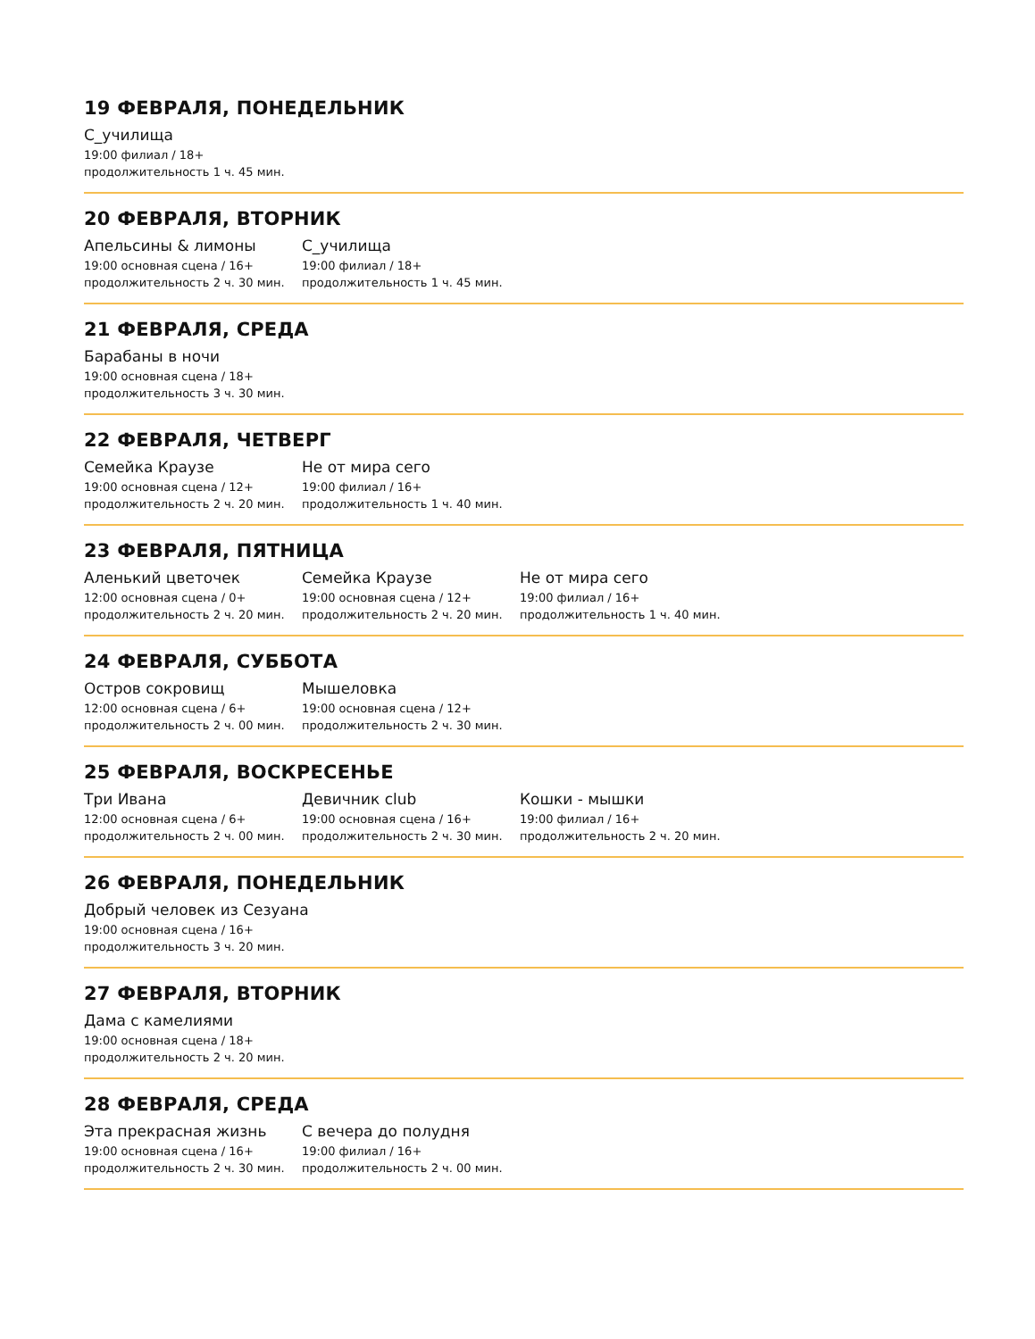19 ФЕВРАЛЯ, ПОНЕДЕЛЬНИК
С_училища
19:00 филиал / 18+
продолжительность 1 ч. 45 мин.
20 ФЕВРАЛЯ, ВТОРНИК
Апельсины & лимоны
19:00 основная сцена / 16+
продолжительность 2 ч. 30 мин.
С_училища
19:00 филиал / 18+
продолжительность 1 ч. 45 мин.
21 ФЕВРАЛЯ, СРЕДА
Барабаны в ночи
19:00 основная сцена / 18+
продолжительность 3 ч. 30 мин.
22 ФЕВРАЛЯ, ЧЕТВЕРГ
Семейка Краузе
19:00 основная сцена / 12+
продолжительность 2 ч. 20 мин.
Не от мира сего
19:00 филиал / 16+
продолжительность 1 ч. 40 мин.
23 ФЕВРАЛЯ, ПЯТНИЦА
Аленький цветочек
12:00 основная сцена / 0+
продолжительность 2 ч. 20 мин.
Семейка Краузе
19:00 основная сцена / 12+
продолжительность 2 ч. 20 мин.
Не от мира сего
19:00 филиал / 16+
продолжительность 1 ч. 40 мин.
24 ФЕВРАЛЯ, СУББОТА
Остров сокровищ
12:00 основная сцена / 6+
продолжительность 2 ч. 00 мин.
Мышеловка
19:00 основная сцена / 12+
продолжительность 2 ч. 30 мин.
25 ФЕВРАЛЯ, ВОСКРЕСЕНЬЕ
Три Ивана
12:00 основная сцена / 6+
продолжительность 2 ч. 00 мин.
Девичник club
19:00 основная сцена / 16+
продолжительность 2 ч. 30 мин.
Кошки - мышки
19:00 филиал / 16+
продолжительность 2 ч. 20 мин.
26 ФЕВРАЛЯ, ПОНЕДЕЛЬНИК
Добрый человек из Сезуана
19:00 основная сцена / 16+
продолжительность 3 ч. 20 мин.
27 ФЕВРАЛЯ, ВТОРНИК
Дама с камелиями
19:00 основная сцена / 18+
продолжительность 2 ч. 20 мин.
28 ФЕВРАЛЯ, СРЕДА
Эта прекрасная жизнь
19:00 основная сцена / 16+
продолжительность 2 ч. 30 мин.
С вечера до полудня
19:00 филиал / 16+
продолжительность 2 ч. 00 мин.